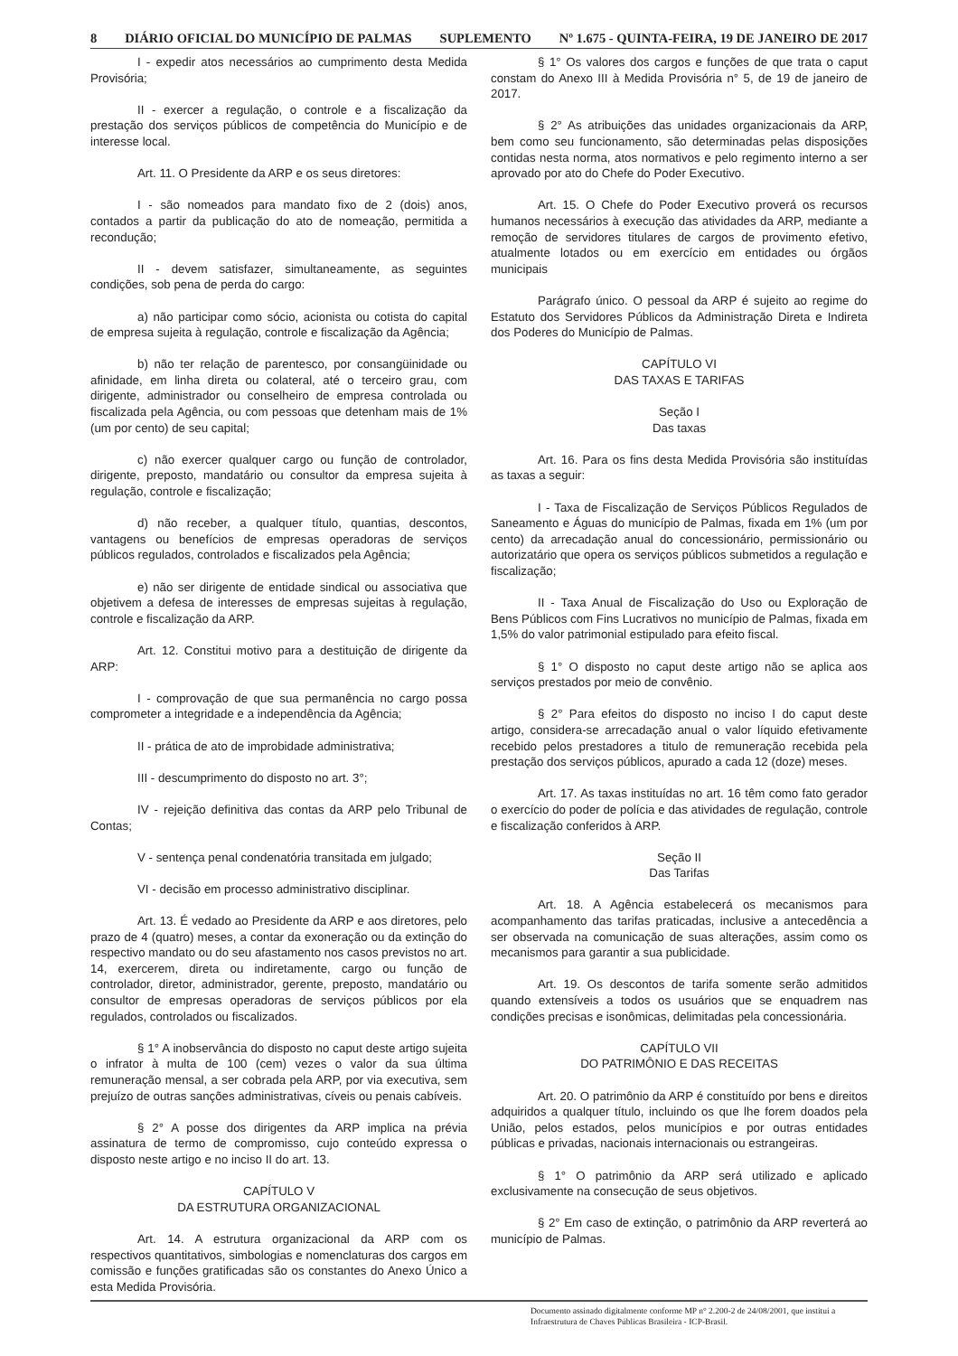8 DIÁRIO OFICIAL DO MUNICÍPIO DE PALMAS SUPLEMENTO Nº 1.675 - QUINTA-FEIRA, 19 DE JANEIRO DE 2017
I - expedir atos necessários ao cumprimento desta Medida Provisória;
II - exercer a regulação, o controle e a fiscalização da prestação dos serviços públicos de competência do Município e de interesse local.
Art. 11. O Presidente da ARP e os seus diretores:
I - são nomeados para mandato fixo de 2 (dois) anos, contados a partir da publicação do ato de nomeação, permitida a recondução;
II - devem satisfazer, simultaneamente, as seguintes condições, sob pena de perda do cargo:
a) não participar como sócio, acionista ou cotista do capital de empresa sujeita à regulação, controle e fiscalização da Agência;
b) não ter relação de parentesco, por consangüinidade ou afinidade, em linha direta ou colateral, até o terceiro grau, com dirigente, administrador ou conselheiro de empresa controlada ou fiscalizada pela Agência, ou com pessoas que detenham mais de 1% (um por cento) de seu capital;
c) não exercer qualquer cargo ou função de controlador, dirigente, preposto, mandatário ou consultor da empresa sujeita à regulação, controle e fiscalização;
d) não receber, a qualquer título, quantias, descontos, vantagens ou benefícios de empresas operadoras de serviços públicos regulados, controlados e fiscalizados pela Agência;
e) não ser dirigente de entidade sindical ou associativa que objetivem a defesa de interesses de empresas sujeitas à regulação, controle e fiscalização da ARP.
Art. 12. Constitui motivo para a destituição de dirigente da ARP:
I - comprovação de que sua permanência no cargo possa comprometer a integridade e a independência da Agência;
II - prática de ato de improbidade administrativa;
III - descumprimento do disposto no art. 3°;
IV - rejeição definitiva das contas da ARP pelo Tribunal de Contas;
V - sentença penal condenatória transitada em julgado;
VI - decisão em processo administrativo disciplinar.
Art. 13. É vedado ao Presidente da ARP e aos diretores, pelo prazo de 4 (quatro) meses, a contar da exoneração ou da extinção do respectivo mandato ou do seu afastamento nos casos previstos no art. 14, exercerem, direta ou indiretamente, cargo ou função de controlador, diretor, administrador, gerente, preposto, mandatário ou consultor de empresas operadoras de serviços públicos por ela regulados, controlados ou fiscalizados.
§ 1° A inobservância do disposto no caput deste artigo sujeita o infrator à multa de 100 (cem) vezes o valor da sua última remuneração mensal, a ser cobrada pela ARP, por via executiva, sem prejuízo de outras sanções administrativas, cíveis ou penais cabíveis.
§ 2° A posse dos dirigentes da ARP implica na prévia assinatura de termo de compromisso, cujo conteúdo expressa o disposto neste artigo e no inciso II do art. 13.
CAPÍTULO V
DA ESTRUTURA ORGANIZACIONAL
Art. 14. A estrutura organizacional da ARP com os respectivos quantitativos, simbologias e nomenclaturas dos cargos em comissão e funções gratificadas são os constantes do Anexo Único a esta Medida Provisória.
§ 1° Os valores dos cargos e funções de que trata o caput constam do Anexo III à Medida Provisória n° 5, de 19 de janeiro de 2017.
§ 2° As atribuições das unidades organizacionais da ARP, bem como seu funcionamento, são determinadas pelas disposições contidas nesta norma, atos normativos e pelo regimento interno a ser aprovado por ato do Chefe do Poder Executivo.
Art. 15. O Chefe do Poder Executivo proverá os recursos humanos necessários à execução das atividades da ARP, mediante a remoção de servidores titulares de cargos de provimento efetivo, atualmente lotados ou em exercício em entidades ou órgãos municipais
Parágrafo único. O pessoal da ARP é sujeito ao regime do Estatuto dos Servidores Públicos da Administração Direta e Indireta dos Poderes do Município de Palmas.
CAPÍTULO VI
DAS TAXAS E TARIFAS
Seção I
Das taxas
Art. 16. Para os fins desta Medida Provisória são instituídas as taxas a seguir:
I - Taxa de Fiscalização de Serviços Públicos Regulados de Saneamento e Águas do município de Palmas, fixada em 1% (um por cento) da arrecadação anual do concessionário, permissionário ou autorizatário que opera os serviços públicos submetidos a regulação e fiscalização;
II - Taxa Anual de Fiscalização do Uso ou Exploração de Bens Públicos com Fins Lucrativos no município de Palmas, fixada em 1,5% do valor patrimonial estipulado para efeito fiscal.
§ 1° O disposto no caput deste artigo não se aplica aos serviços prestados por meio de convênio.
§ 2° Para efeitos do disposto no inciso I do caput deste artigo, considera-se arrecadação anual o valor líquido efetivamente recebido pelos prestadores a titulo de remuneração recebida pela prestação dos serviços públicos, apurado a cada 12 (doze) meses.
Art. 17. As taxas instituídas no art. 16 têm como fato gerador o exercício do poder de polícia e das atividades de regulação, controle e fiscalização conferidos à ARP.
Seção II
Das Tarifas
Art. 18. A Agência estabelecerá os mecanismos para acompanhamento das tarifas praticadas, inclusive a antecedência a ser observada na comunicação de suas alterações, assim como os mecanismos para garantir a sua publicidade.
Art. 19. Os descontos de tarifa somente serão admitidos quando extensíveis a todos os usuários que se enquadrem nas condições precisas e isonômicas, delimitadas pela concessionária.
CAPÍTULO VII
DO PATRIMÔNIO E DAS RECEITAS
Art. 20. O patrimônio da ARP é constituído por bens e direitos adquiridos a qualquer título, incluindo os que lhe forem doados pela União, pelos estados, pelos municípios e por outras entidades públicas e privadas, nacionais internacionais ou estrangeiras.
§ 1° O patrimônio da ARP será utilizado e aplicado exclusivamente na consecução de seus objetivos.
§ 2° Em caso de extinção, o patrimônio da ARP reverterá ao município de Palmas.
Documento assinado digitalmente conforme MP n° 2.200-2 de 24/08/2001, que institui a Infraestrutura de Chaves Públicas Brasileira - ICP-Brasil.